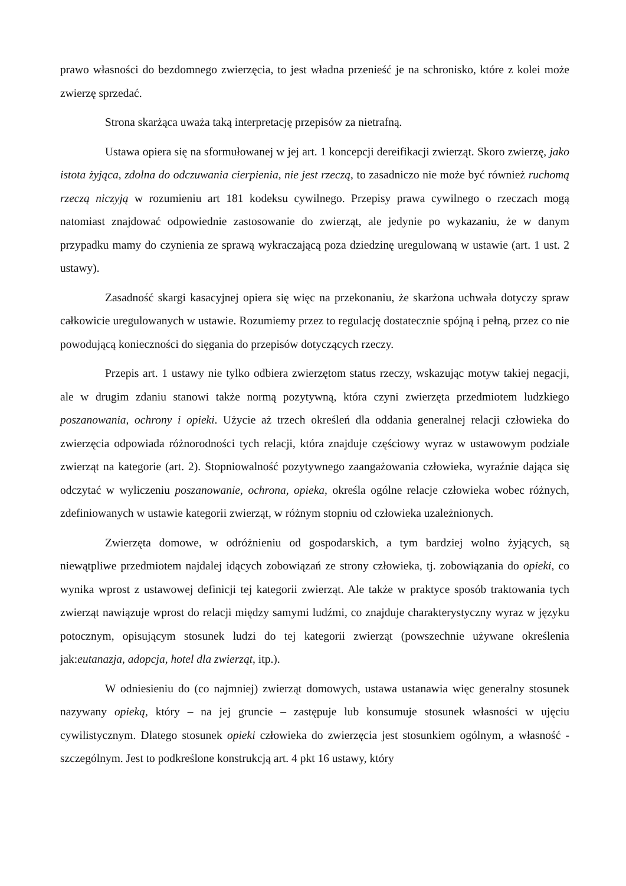prawo własności do bezdomnego zwierzęcia, to jest władna przenieść je na schronisko, które z kolei może zwierzę sprzedać.
Strona skarżąca uważa taką interpretację przepisów za nietrafną.
Ustawa opiera się na sformułowanej w jej art. 1 koncepcji dereifikacji zwierząt. Skoro zwierzę, jako istota żyjąca, zdolna do odczuwania cierpienia, nie jest rzeczą, to zasadniczo nie może być również ruchomą rzeczą niczyją w rozumieniu art 181 kodeksu cywilnego. Przepisy prawa cywilnego o rzeczach mogą natomiast znajdować odpowiednie zastosowanie do zwierząt, ale jedynie po wykazaniu, że w danym przypadku mamy do czynienia ze sprawą wykraczającą poza dziedzinę uregulowaną w ustawie (art. 1 ust. 2 ustawy).
Zasadność skargi kasacyjnej opiera się więc na przekonaniu, że skarżona uchwała dotyczy spraw całkowicie uregulowanych w ustawie. Rozumiemy przez to regulację dostatecznie spójną i pełną, przez co nie powodującą konieczności do sięgania do przepisów dotyczących rzeczy.
Przepis art. 1 ustawy nie tylko odbiera zwierzętom status rzeczy, wskazując motyw takiej negacji, ale w drugim zdaniu stanowi także normą pozytywną, która czyni zwierzęta przedmiotem ludzkiego poszanowania, ochrony i opieki. Użycie aż trzech określeń dla oddania generalnej relacji człowieka do zwierzęcia odpowiada różnorodności tych relacji, która znajduje częściowy wyraz w ustawowym podziale zwierząt na kategorie (art. 2). Stopniowalność pozytywnego zaangażowania człowieka, wyraźnie dająca się odczytać w wyliczeniu poszanowanie, ochrona, opieka, określa ogólne relacje człowieka wobec różnych, zdefiniowanych w ustawie kategorii zwierząt, w różnym stopniu od człowieka uzależnionych.
Zwierzęta domowe, w odróżnieniu od gospodarskich, a tym bardziej wolno żyjących, są niewątpliwe przedmiotem najdalej idących zobowiązań ze strony człowieka, tj. zobowiązania do opieki, co wynika wprost z ustawowej definicji tej kategorii zwierząt. Ale także w praktyce sposób traktowania tych zwierząt nawiązuje wprost do relacji między samymi ludźmi, co znajduje charakterystyczny wyraz w języku potocznym, opisującym stosunek ludzi do tej kategorii zwierząt (powszechnie używane określenia jak:eutanazja, adopcja, hotel dla zwierząt, itp.).
W odniesieniu do (co najmniej) zwierząt domowych, ustawa ustanawia więc generalny stosunek nazywany opieką, który – na jej gruncie – zastępuje lub konsumuje stosunek własności w ujęciu cywilistycznym. Dlatego stosunek opieki człowieka do zwierzęcia jest stosunkiem ogólnym, a własność - szczególnym. Jest to podkreślone konstrukcją art. 4 pkt 16 ustawy, który